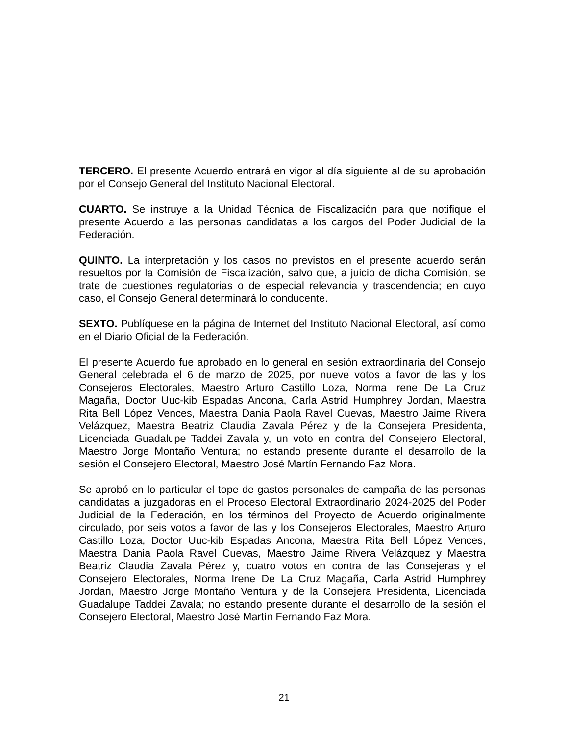TERCERO. El presente Acuerdo entrará en vigor al día siguiente al de su aprobación por el Consejo General del Instituto Nacional Electoral.
CUARTO. Se instruye a la Unidad Técnica de Fiscalización para que notifique el presente Acuerdo a las personas candidatas a los cargos del Poder Judicial de la Federación.
QUINTO. La interpretación y los casos no previstos en el presente acuerdo serán resueltos por la Comisión de Fiscalización, salvo que, a juicio de dicha Comisión, se trate de cuestiones regulatorias o de especial relevancia y trascendencia; en cuyo caso, el Consejo General determinará lo conducente.
SEXTO. Publíquese en la página de Internet del Instituto Nacional Electoral, así como en el Diario Oficial de la Federación.
El presente Acuerdo fue aprobado en lo general en sesión extraordinaria del Consejo General celebrada el 6 de marzo de 2025, por nueve votos a favor de las y los Consejeros Electorales, Maestro Arturo Castillo Loza, Norma Irene De La Cruz Magaña, Doctor Uuc-kib Espadas Ancona, Carla Astrid Humphrey Jordan, Maestra Rita Bell López Vences, Maestra Dania Paola Ravel Cuevas, Maestro Jaime Rivera Velázquez, Maestra Beatriz Claudia Zavala Pérez y de la Consejera Presidenta, Licenciada Guadalupe Taddei Zavala y, un voto en contra del Consejero Electoral, Maestro Jorge Montaño Ventura; no estando presente durante el desarrollo de la sesión el Consejero Electoral, Maestro José Martín Fernando Faz Mora.
Se aprobó en lo particular el tope de gastos personales de campaña de las personas candidatas a juzgadoras en el Proceso Electoral Extraordinario 2024-2025 del Poder Judicial de la Federación, en los términos del Proyecto de Acuerdo originalmente circulado, por seis votos a favor de las y los Consejeros Electorales, Maestro Arturo Castillo Loza, Doctor Uuc-kib Espadas Ancona, Maestra Rita Bell López Vences, Maestra Dania Paola Ravel Cuevas, Maestro Jaime Rivera Velázquez y Maestra Beatriz Claudia Zavala Pérez y, cuatro votos en contra de las Consejeras y el Consejero Electorales, Norma Irene De La Cruz Magaña, Carla Astrid Humphrey Jordan, Maestro Jorge Montaño Ventura y de la Consejera Presidenta, Licenciada Guadalupe Taddei Zavala; no estando presente durante el desarrollo de la sesión el Consejero Electoral, Maestro José Martín Fernando Faz Mora.
21